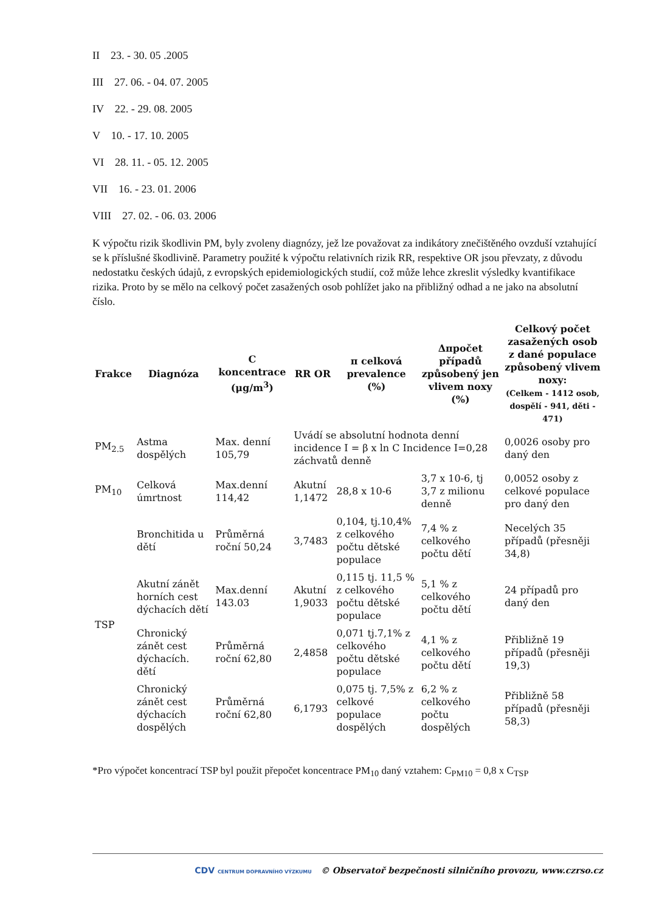II 23. - 30. 05 .2005
III 27. 06. - 04. 07. 2005
IV 22. - 29. 08. 2005
V 10. - 17. 10. 2005
VI 28. 11. - 05. 12. 2005
VII 16. - 23. 01. 2006
VIII 27. 02. - 06. 03. 2006
K výpočtu rizik škodlivin PM, byly zvoleny diagnózy, jež lze považovat za indikátory znečištěného ovzduší vztahující se k příslušné škodlivině. Parametry použité k výpočtu relativních rizik RR, respektive OR jsou převzaty, z důvodu nedostatku českých údajů, z evropských epidemiologických studií, což může lehce zkreslit výsledky kvantifikace rizika. Proto by se mělo na celkový počet zasažených osob pohlížet jako na přibližný odhad a ne jako na absolutní číslo.
| Frakce | Diagnóza | C koncentrace (μg/m<sup>3</sup>) | RR OR | π celková prevalence (%) | Δπpočet případů způsobený jen vlivem noxy (%) | Celkový počet zasažených osob z dané populace způsobený vlivem noxy: (Celkem - 1412 osob, dospělí - 941, děti - 471) |
| --- | --- | --- | --- | --- | --- | --- |
| PM<sub>2.5</sub> | Astma dospělých | Max. denní 105,79 | Uvádí se absolutní hodnota denní incidence I = β x ln C Incidence I=0,28 záchvatů denně | | | 0,0026 osoby pro daný den |
| PM<sub>10</sub> | Celková úmrtnost | Max.denní 114,42 | Akutní 1,1472 | 28,8 x 10-6 | 3,7 x 10-6, tj 3,7 z milionu denně | 0,0052 osoby z celkové populace pro daný den |
| TSP | Bronchitida u dětí | Průměrná roční 50,24 | 3,7483 | 0,104, tj.10,4% z celkového počtu dětské populace | 7,4 % z celkového počtu dětí | Necelých 35 případů (přesněji 34,8) |
| | Akutní zánět horních cest dýchacích dětí | Max.denní 143.03 | Akutní 1,9033 | 0,115 tj. 11,5 % z celkového počtu dětské populace | 5,1 % z celkového počtu dětí | 24 případů pro daný den |
| | Chronický zánět cest dýchacích. dětí | Průměrná roční 62,80 | 2,4858 | 0,071 tj.7,1% z celkového počtu dětské populace | 4,1 % z celkového počtu dětí | Přibližně 19 případů (přesněji 19,3) |
| | Chronický zánět cest dýchacích dospělých | Průměrná roční 62,80 | 6,1793 | 0,075 tj. 7,5% z celkové populace dospělých | 6,2 % z celkového počtu dospělých | Přibližně 58 případů (přesněji 58,3) |
*Pro výpočet koncentrací TSP byl použit přepočet koncentrace PM<sub>10</sub> daný vztahem: C<sub>PM10</sub> = 0,8 x C<sub>TSP</sub>
CDV CENTRUM DOPRAVNÍHO VÝZKUMU © Observatoř bezpečnosti silničního provozu, www.czrso.cz